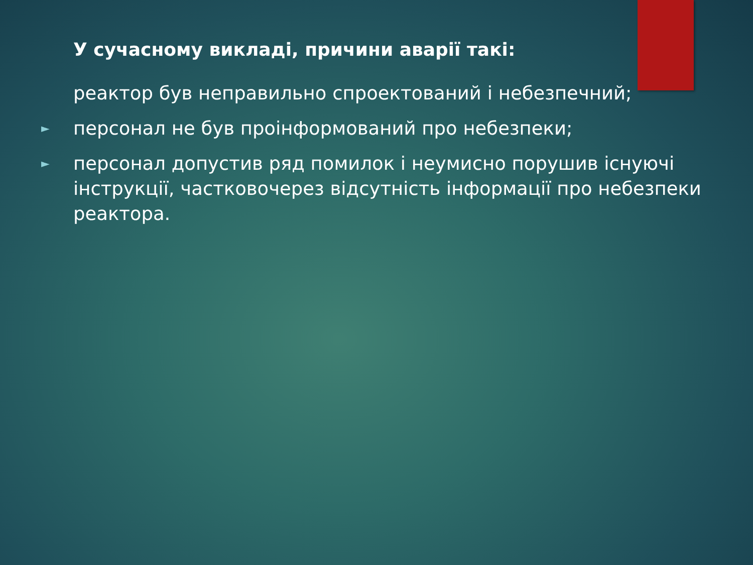У сучасному викладі, причини аварії такі:
реактор був неправильно спроектований і небезпечний;
► персонал не був проінформований про небезпеки;
► персонал допустив ряд помилок і неумисно порушив існуючі інструкції, частковочерез відсутність інформації про небезпеки реактора.